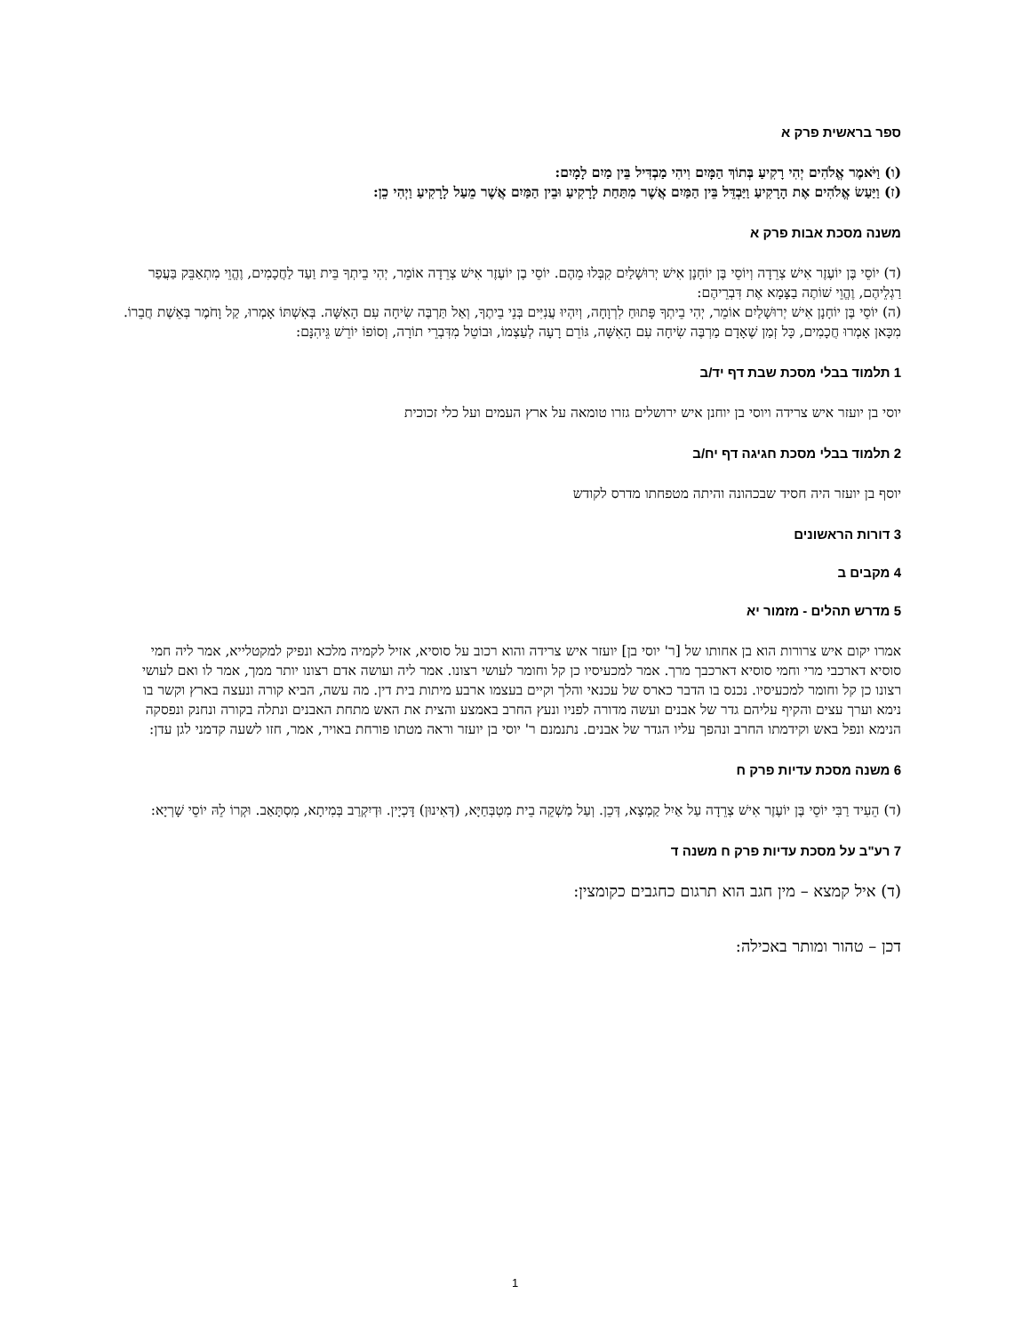ספר בראשית פרק א
(ו) וַיֹּאמֶר אֱלֹהִים יְהִי רָקִיעַ בְּתוֹךְ הַמָּיִם וִיהִי מַבְדִּיל בֵּין מַיִם לָמָיִם:
(ז) וַיַּעַשׂ אֱלֹהִים אֶת הָרָקִיעַ וַיַּבְדֵּל בֵּין הַמַּיִם אֲשֶׁר מִתַּחַת לָרָקִיעַ וּבֵין הַמַּיִם אֲשֶׁר מֵעַל לָרָקִיעַ וַיְהִי כֵן:
משנה מסכת אבות פרק א
(ד) יוֹסֵי בֶּן יוֹעֶזֶר אִישׁ צְרֵדָה וְיוֹסֵי בֶּן יוֹחָנָן אִישׁ יְרוּשָׁלַיִם קִבְּלוּ מֵהֶם. יוֹסֵי בֶן יוֹעֶזֶר אִישׁ צְרֵדָה אוֹמֵר, יְהִי בֵיתְךָ בֵּית וַעַד לַחֲכָמִים, וֶהֱוֵי מִתְאַבֵּק בַּעֲפַר רַגְלֵיהֶם, וֶהֱוֵי שׁוֹתֶה בַצָּמָא אֶת דִּבְרֵיהֶם:
(ה) יוֹסֵי בֶּן יוֹחָנָן אִישׁ יְרוּשָׁלַיִם אוֹמֵר, יְהִי בֵיתְךָ פָּתוּחַ לִרְוָחָה, וְיִהְיוּ עֲנִיִּים בְּנֵי בֵיתֶךָ, וְאַל תַּרְבֶּה שִׂיחָה עִם הָאִשָּׁה. בְּאִשְׁתּוֹ אָמְרוּ, קַל וָחֹמֶר בְּאֵשֶׁת חֲבֵרוֹ. מִכָּאן אָמְרוּ חֲכָמִים, כָּל זְמַן שֶׁאָדָם מַרְבֶּה שִׂיחָה עִם הָאִשָּׁה, גּוֹרֵם רָעָה לְעַצְמוֹ, וּבוֹטֵל מִדִּבְרֵי תוֹרָה, וְסוֹפוֹ יוֹרֵשׁ גֵּיהִנָּם:
1 תלמוד בבלי מסכת שבת דף יד/ב
יוסי בן יועזר איש צרידה ויוסי בן יוחנן איש ירושלים גזרו טומאה על ארץ העמים ועל כלי זכוכית
2 תלמוד בבלי מסכת חגיגה דף יח/ב
יוסף בן יועזר היה חסיד שבכהונה והיתה מטפחתו מדרס לקודש
3 דורות הראשונים
4 מקבים ב
5 מדרש תהלים - מזמור יא
אמרו יקום איש צרורות הוא בן אחותו של [ר' יוסי בן] יועזר איש צרידה והוא רכוב על סוסיא, אזיל לקמיה מלכא ונפיק למקטלייא, אמר ליה חמי סוסיא דארכבי מרי וחמי סוסיא דארכבך מרך. אמר למכעיסיו כן קל וחומר לעושי רצונו. אמר ליה ועושה אדם רצונו יותר ממך, אמר לו ואם לעושי רצונו כן קל וחומר למכעיסיו. נכנס בו הדבר כארס של עכנאי והלך וקיים בעצמו ארבע מיתות בית דין. מה עשה, הביא קורה ונעצה בארץ וקשר בו נימא וערך עצים והקיף עליהם גדר של אבנים ועשה מדורה לפניו ונעץ החרב באמצע והצית את האש מתחת האבנים ונתלה בקורה ונחנק ונפסקה הנימא ונפל באש וקידמתו החרב ונהפך עליו הגדר של אבנים. נתנמנם ר' יוסי בן יועזר וראה מטתו פורחת באויר, אמר, חזו לשעה קדמני לגן עדן:
6 משנה מסכת עדיות פרק ח
(ד) הֵעִיד רַבִּי יוֹסֵי בֶּן יוֹעֶזֶר אִישׁ צְרֵדָה עַל אַיִל קַמְצָא, דְּכֵן. וְעַל מַשְׁקֵה בֵית מִטְבְּחַיָּא, (דְּאִינוּן) דָּכְיָין. וּדְיִקְרַב בְּמִיתָא, מִסְתָּאַב. וּקְרוֹ לֵהּ יוֹסֵי שָׁרְיָא:
7 רע"ב על מסכת עדיות פרק ח משנה ד
(ד) איל קמצא – מין חגב הוא תרגום כחגבים כקומצין:
דכן – טהור ומותר באכילה:
1